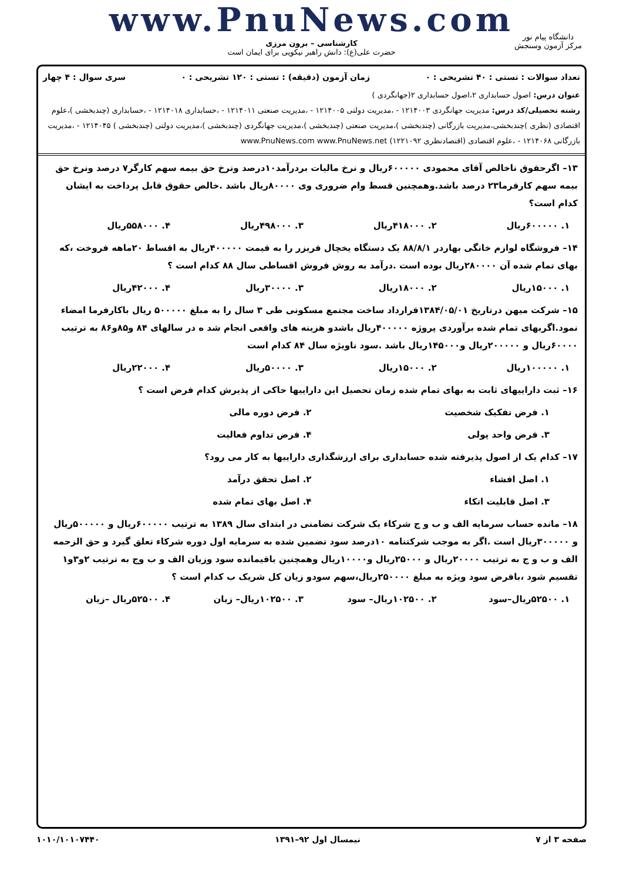www.PnuNews.com
کارشناسی – برون مرزی
حضرت علی(ع): دانش راهبر نیکویی برای ایمان است
دانشگاه پیام نور
مرکز آزمون وسنجش
تعداد سوالات : تستی : ۴۰ تشریحی : ۰ زمان آزمون (دقیقه) : تستی : ۱۲۰ تشریحی : ۰ سری سوال : ۴ چهار
عنوان درس: اصول حسابداری ۲،اصول حسابداری ۲(جهانگردی )
رشته تحصیلی/کد درس: مدیریت جهانگردی ۱۲۱۴۰۰۳ - ،مدیریت دولتی ۱۲۱۴۰۰۵ - ،مدیریت صنعتی ۱۲۱۴۰۱۱ - ،حسابداری ۱۲۱۴۰۱۸ - ،حسابداری (چندبخشی )،علوم اقتصادی (نظری )چندبخشی،مدیریت بازرگانی (چندبخشی )،مدیریت صنعتی (چندبخشی )،مدیریت جهانگردی (چندبخشی )،مدیریت دولتی (چندبخشی ) ۱۲۱۴۰۴۵ - ،مدیریت بازرگانی ۱۲۱۴۰۶۸ - ،علوم اقتصادی (اقتصادنظری ۱۲۲۱۰۹۲) www.PnuNews.com www.PnuNews.net
۱۳– اگرحقوق ناخالص آقای محمودی ۶۰۰۰۰۰ریال و نرخ مالیات بردرآمد۱۰درصد ونرخ حق بیمه سهم کارگر۷ درصد ونرخ حق بیمه سهم کارفرما۲۳ درصد باشد.وهمچنین قسط وام ضروری وی ۸۰۰۰۰ریال باشد .خالص حقوق قابل پرداخت به ایشان کدام است؟
۱. ۶۰۰۰۰۰ریال ۲. ۴۱۸۰۰۰ریال ۳. ۴۹۸۰۰۰ریال ۴. ۵۵۸۰۰۰ریال
۱۴– فروشگاه لوازم خانگی بهاردر ۸۸/۸/۱ یک دستگاه یخچال فریزر را به قیمت ۴۰۰۰۰۰ریال به اقساط ۲۰ماهه فروخت ،که بهای تمام شده آن ۲۸۰۰۰۰ریال بوده است .درآمد به روش فروش اقساطی سال ۸۸ کدام است ؟
۱. ۱۵۰۰۰ریال ۲. ۱۸۰۰۰ریال ۳. ۳۰۰۰۰ریال ۴. ۴۲۰۰۰ریال
۱۵– شرکت میهن درتاریخ ۱۳۸۴/۰۵/۰۱قرارداد ساخت مجتمع مسکونی طی ۳ سال را به مبلغ ۵۰۰۰۰۰ ریال باکارفرما امضاء نمود.اگربهای تمام شده برآوردی پروژه ۴۰۰۰۰۰ریال باشدو هزینه های واقعی انجام شد ه در سالهای ۸۴ و۸۵و۸۶ به ترتیب ۶۰۰۰۰ریال و ۲۰۰۰۰۰ریال و۱۴۵۰۰۰ریال باشد .سود ناویژه سال ۸۴ کدام است
۱. ۱۰۰۰۰۰ریال ۲. ۱۵۰۰۰ریال ۳. ۵۰۰۰۰ریال ۴. ۲۲۰۰۰ریال
۱۶– ثبت داراییهای ثابت به بهای تمام شده زمان تحصیل این داراییها حاکی از پذیرش کدام فرض است ؟
۱. فرض تفکیک شخصیت ۲. فرض دوره مالی ۳. فرض واحد پولی ۴. فرض تداوم فعالیت
۱۷– کدام یک از اصول پذیرفته شده حسابداری برای ارزشگذاری داراییها به کار می رود؟
۱. اصل افشاء ۲. اصل تحقق درآمد ۳. اصل قابلیت اتکاء ۴. اصل بهای تمام شده
۱۸– مانده حساب سرمایه الف و ب و ج شرکاء یک شرکت تضامنی در ابتدای سال ۱۳۸۹ به ترتیب ۶۰۰۰۰۰ریال و ۵۰۰۰۰۰ریال و ۳۰۰۰۰۰ریال است .اگر به موجب شرکتنامه ۱۰درصد سود تضمین شده به سرمایه اول دوره شرکاء تعلق گیرد و حق الزحمه الف و ب و ج به ترتیب ۲۰۰۰۰ریال و ۲۵۰۰۰ریال و۱۰۰۰۰ریال وهمچنین باقیمانده سود وزیان الف و ب وج به ترتیب ۲و۳و۱ تقسیم شود ،بافرض سود ویژه به مبلغ ۲۵۰۰۰۰ریال،سهم سودو زیان کل شریک ب کدام است ؟
۱. ۵۲۵۰۰ریال–سود ۲. ۱۰۲۵۰۰ریال– سود ۳. ۱۰۲۵۰۰ریال– زیان ۴. ۵۲۵۰۰ریال –زیان
صفحه ۳ از ۷ نیمسال اول ۹۲–۱۳۹۱ ۱۰۱۰/۱۰۱۰۷۴۴۰